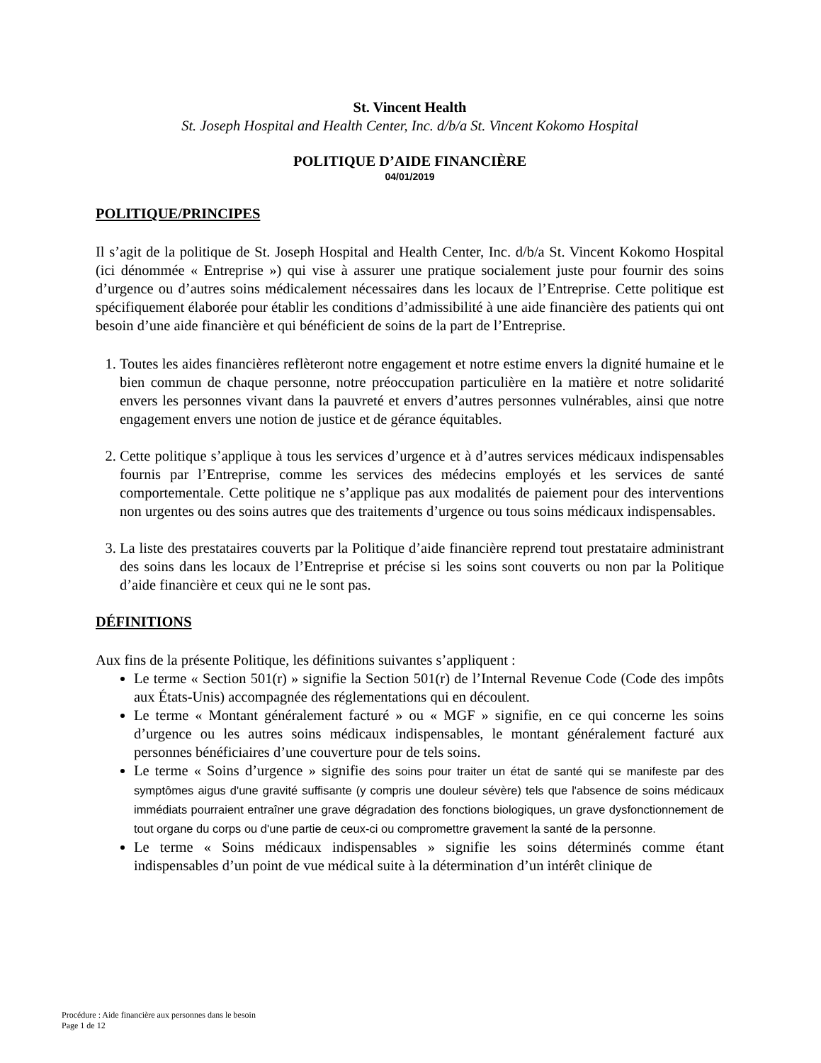St. Vincent Health
St. Joseph Hospital and Health Center, Inc. d/b/a St. Vincent Kokomo Hospital
POLITIQUE D’AIDE FINANCIÈRE
04/01/2019
POLITIQUE/PRINCIPES
Il s’agit de la politique de St. Joseph Hospital and Health Center, Inc. d/b/a St. Vincent Kokomo Hospital (ici dénommée « Entreprise ») qui vise à assurer une pratique socialement juste pour fournir des soins d’urgence ou d’autres soins médicalement nécessaires dans les locaux de l’Entreprise. Cette politique est spécifiquement élaborée pour établir les conditions d’admissibilité à une aide financière des patients qui ont besoin d’une aide financière et qui bénéficient de soins de la part de l’Entreprise.
1. Toutes les aides financières reflèteront notre engagement et notre estime envers la dignité humaine et le bien commun de chaque personne, notre préoccupation particulière en la matière et notre solidarité envers les personnes vivant dans la pauvreté et envers d’autres personnes vulnérables, ainsi que notre engagement envers une notion de justice et de gérance équitables.
2. Cette politique s’applique à tous les services d’urgence et à d’autres services médicaux indispensables fournis par l’Entreprise, comme les services des médecins employés et les services de santé comportementale. Cette politique ne s’applique pas aux modalités de paiement pour des interventions non urgentes ou des soins autres que des traitements d’urgence ou tous soins médicaux indispensables.
3. La liste des prestataires couverts par la Politique d’aide financière reprend tout prestataire administrant des soins dans les locaux de l’Entreprise et précise si les soins sont couverts ou non par la Politique d’aide financière et ceux qui ne le sont pas.
DÉFINITIONS
Aux fins de la présente Politique, les définitions suivantes s’appliquent :
Le terme « Section 501(r) » signifie la Section 501(r) de l’Internal Revenue Code (Code des impôts aux États-Unis) accompagnée des réglementations qui en découlent.
Le terme « Montant généralement facturé » ou « MGF » signifie, en ce qui concerne les soins d’urgence ou les autres soins médicaux indispensables, le montant généralement facturé aux personnes bénéficiaires d’une couverture pour de tels soins.
Le terme « Soins d’urgence » signifie des soins pour traiter un état de santé qui se manifeste par des symptômes aigus d'une gravité suffisante (y compris une douleur sévère) tels que l'absence de soins médicaux immédiats pourraient entraîner une grave dégradation des fonctions biologiques, un grave dysfonctionnement de tout organe du corps ou d'une partie de ceux-ci ou compromettre gravement la santé de la personne.
Le terme « Soins médicaux indispensables » signifie les soins déterminés comme étant indispensables d’un point de vue médical suite à la détermination d’un intérêt clinique de
Procédure : Aide financière aux personnes dans le besoin
Page 1 de 12